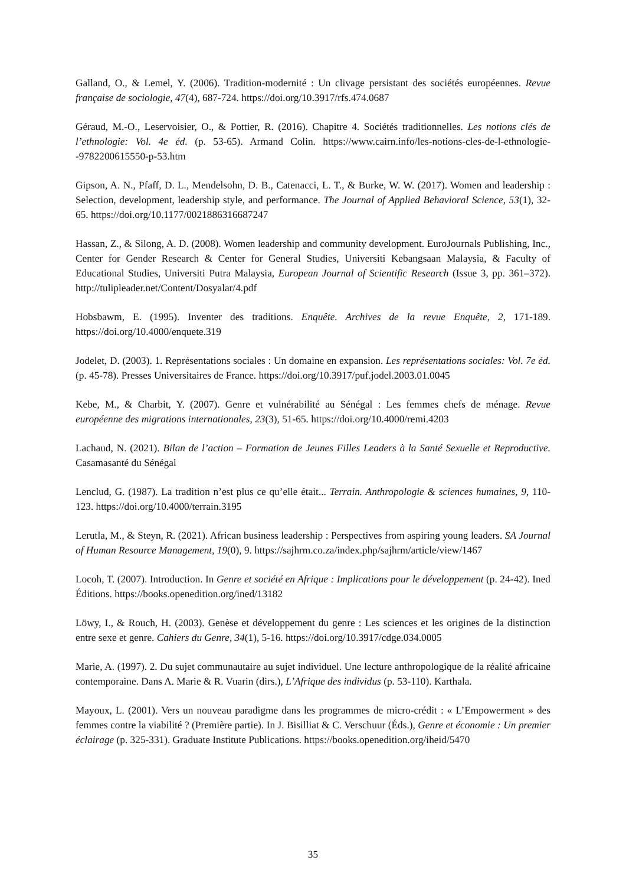Galland, O., & Lemel, Y. (2006). Tradition-modernité : Un clivage persistant des sociétés européennes. Revue française de sociologie, 47(4), 687-724. https://doi.org/10.3917/rfs.474.0687
Géraud, M.-O., Leservoisier, O., & Pottier, R. (2016). Chapitre 4. Sociétés traditionnelles. Les notions clés de l’ethnologie: Vol. 4e éd. (p. 53-65). Armand Colin. https://www.cairn.info/les-notions-cles-de-l-ethnologie--9782200615550-p-53.htm
Gipson, A. N., Pfaff, D. L., Mendelsohn, D. B., Catenacci, L. T., & Burke, W. W. (2017). Women and leadership : Selection, development, leadership style, and performance. The Journal of Applied Behavioral Science, 53(1), 32-65. https://doi.org/10.1177/0021886316687247
Hassan, Z., & Silong, A. D. (2008). Women leadership and community development. EuroJournals Publishing, Inc., Center for Gender Research & Center for General Studies, Universiti Kebangsaan Malaysia, & Faculty of Educational Studies, Universiti Putra Malaysia, European Journal of Scientific Research (Issue 3, pp. 361–372). http://tulipleader.net/Content/Dosyalar/4.pdf
Hobsbawm, E. (1995). Inventer des traditions. Enquête. Archives de la revue Enquête, 2, 171-189. https://doi.org/10.4000/enquete.319
Jodelet, D. (2003). 1. Représentations sociales : Un domaine en expansion. Les représentations sociales: Vol. 7e éd. (p. 45-78). Presses Universitaires de France. https://doi.org/10.3917/puf.jodel.2003.01.0045
Kebe, M., & Charbit, Y. (2007). Genre et vulnérabilité au Sénégal : Les femmes chefs de ménage. Revue européenne des migrations internationales, 23(3), 51-65. https://doi.org/10.4000/remi.4203
Lachaud, N. (2021). Bilan de l’action – Formation de Jeunes Filles Leaders à la Santé Sexuelle et Reproductive. Casamasanté du Sénégal
Lenclud, G. (1987). La tradition n’est plus ce qu’elle était... Terrain. Anthropologie & sciences humaines, 9, 110-123. https://doi.org/10.4000/terrain.3195
Lerutla, M., & Steyn, R. (2021). African business leadership : Perspectives from aspiring young leaders. SA Journal of Human Resource Management, 19(0), 9. https://sajhrm.co.za/index.php/sajhrm/article/view/1467
Locoh, T. (2007). Introduction. In Genre et société en Afrique : Implications pour le développement (p. 24-42). Ined Éditions. https://books.openedition.org/ined/13182
Löwy, I., & Rouch, H. (2003). Genèse et développement du genre : Les sciences et les origines de la distinction entre sexe et genre. Cahiers du Genre, 34(1), 5-16. https://doi.org/10.3917/cdge.034.0005
Marie, A. (1997). 2. Du sujet communautaire au sujet individuel. Une lecture anthropologique de la réalité africaine contemporaine. Dans A. Marie & R. Vuarin (dirs.), L’Afrique des individus (p. 53-110). Karthala.
Mayoux, L. (2001). Vers un nouveau paradigme dans les programmes de micro-crédit : « L’Empowerment » des femmes contre la viabilité ? (Première partie). In J. Bisilliat & C. Verschuur (Éds.), Genre et économie : Un premier éclairage (p. 325-331). Graduate Institute Publications. https://books.openedition.org/iheid/5470
35